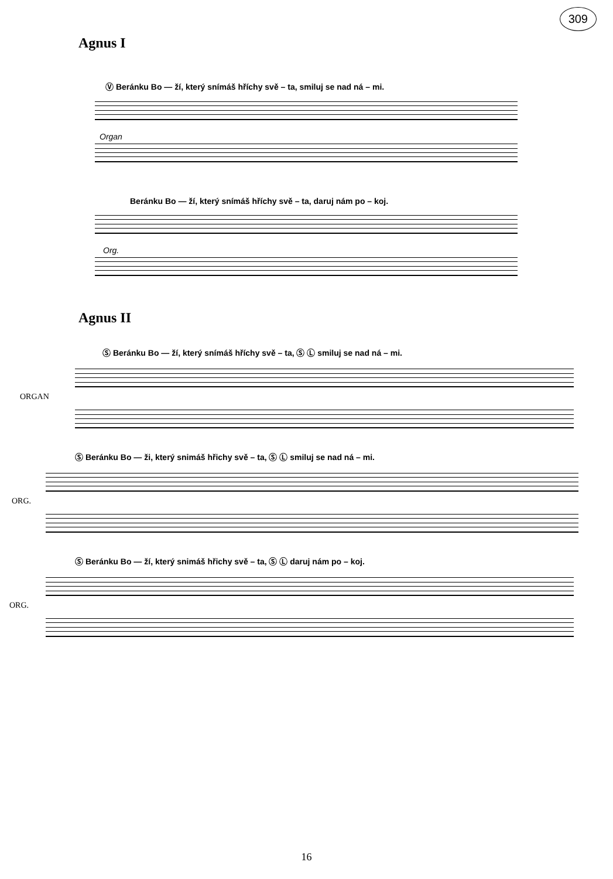309
Agnus I
Ⓥ Beránku Bo — ží, který snímáš hříchy svě – ta, smiluj se nad ná – mi.
Organ
Beránku Bo — ží, který snímáš hříchy svě – ta, daruj nám po – koj.
Org.
Agnus II
Ⓢ Beránku Bo — ží, který snímáš hříchy svě – ta, Ⓢ Ⓛ smiluj se nad ná – mi.
ORGAN
Ⓢ Beránku Bo — ži, který snimáš hřichy svě – ta, Ⓢ Ⓛ smiluj se nad ná – mi.
ORG.
Ⓢ Beránku Bo — ží, který snimáš hřichy svě – ta, Ⓢ Ⓛ daruj nám po – koj.
ORG.
16